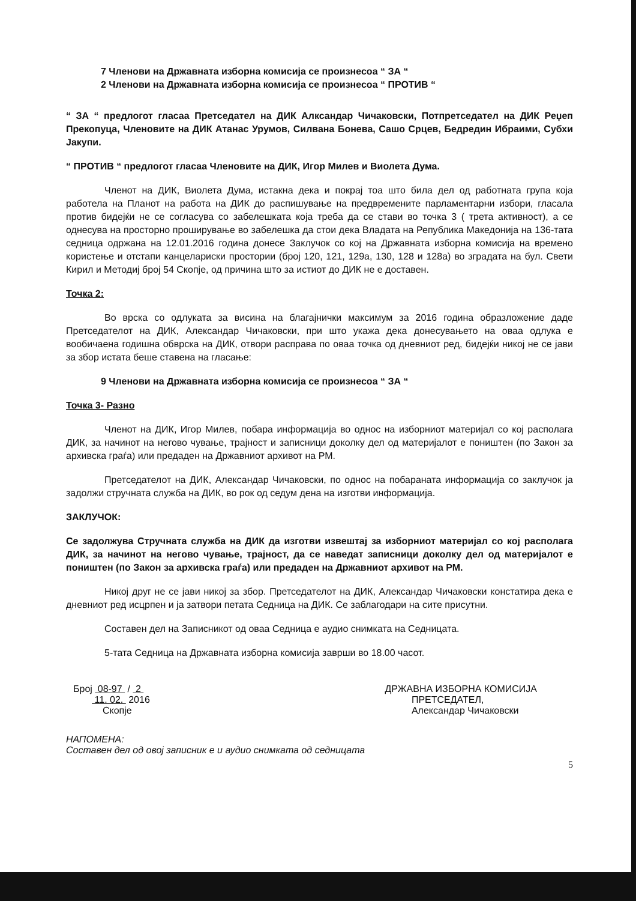7 Членови на Државната изборна комисија се произнесоа “ ЗА “
2 Членови на Државната изборна комисија се произнесоа “ ПРОТИВ “
“ ЗА “ предлогот гласаа Претседател на ДИК Алксандар Чичаковски, Потпретседател на ДИК Реџеп Прекопуца, Членовите на ДИК Атанас Урумов, Силвана Бонева, Сашо Срцев, Бедредин Ибраими, Субхи Јакупи.
“ ПРОТИВ “ предлогот гласаа Членовите на ДИК, Игор Милев и Виолета Дума.
Членот на ДИК, Виолета Дума, истакна дека и покрај тоа што била дел од работната група која работела на Планот на работа на ДИК до распишување на предвремените парламентарни избори, гласала против бидејќи не се согласува со забелешката која треба да се стави во точка 3 ( трета активност), а се однесува на просторно проширување во забелешка да стои дека Владата на Република Македонија на 136-тата седница одржана на 12.01.2016 година донесе Заклучок со кој на Државната изборна комисија на времено користење и отстапи канцелариски простории (број 120, 121, 129а, 130, 128 и 128а) во зградата на бул. Свети Кирил и Методиј број 54 Скопје, од причина што за истиот до ДИК не е доставен.
Точка 2:
Во врска со одлуката за висина на благајнички максимум за 2016 година образложение даде Претседателот на ДИК, Александар Чичаковски, при што укажа дека донесувањето на оваа одлука е вообичаена годишна обврска на ДИК, отвори расправа по оваа точка од дневниот ред, бидејќи никој не се јави за збор истата беше ставена на гласање:
9 Членови на Државната изборна комисија се произнесоа “ ЗА “
Точка 3- Разно
Членот на ДИК, Игор Милев, побара информација во однос на изборниот материјал со кој располага ДИК, за начинот на негово чување, трајност и записници доколку дел од материјалот е поништен (по Закон за архивска граѓа) или предаден на Државниот архивот на РМ.
Претседателот на ДИК, Александар Чичаковски, по однос на побараната информација со заклучок ја задолжи стручната служба на ДИК, во рок од седум дена на изготви информација.
ЗАКЛУЧОК:
Се задолжува Стручната служба на ДИК да изготви извештај за изборниот материјал со кој располага ДИК, за начинот на негово чување, трајност, да се наведат записници доколку дел од материјалот е поништен (по Закон за архивска граѓа) или предаден на Државниот архивот на РМ.
Никој друг не се јави никој за збор. Претседателот на ДИК, Александар Чичаковски констатира дека е дневниот ред исцрпен и ја затвори петата Седница на ДИК. Се заблагодари на сите присутни.
Составен дел на Записникот од оваа Седница е аудио снимката на Седницата.
5-тата Седница на Државната изборна комисија заврши во 18.00 часот.
Број 08-97 / 2
11. 02. 2016
Скопје
ДРЖАВНА ИЗБОРНА КОМИСИЈА
ПРЕТСЕДАТЕЛ,
Александар Чичаковски
НАПОМЕНА:
Составен дел од овој записник е и аудио снимката од седницата
5